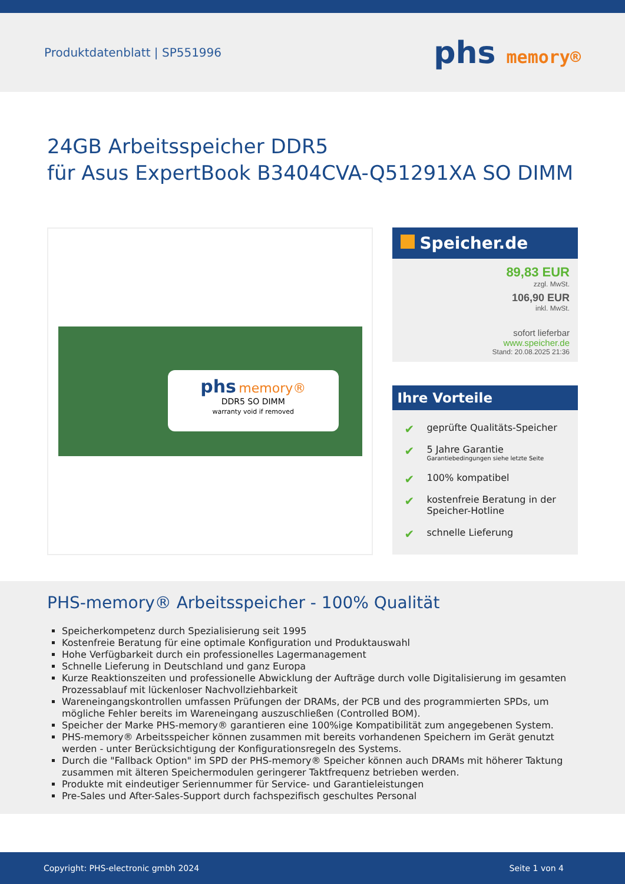Produktdatenblatt | SP551996
phs memory®
24GB Arbeitsspeicher DDR5
für Asus ExpertBook B3404CVA-Q51291XA SO DIMM
phs memory®
DDR5 SO DIMM
warranty void if removed
Speicher.de
89,83 EUR
zzgl. MwSt.
106,90 EUR
inkl. MwSt.
sofort lieferbar
www.speicher.de
Stand: 20.08.2025 21:36
Ihre Vorteile
geprüfte Qualitäts-Speicher
5 Jahre Garantie
Garantiebedingungen siehe letzte Seite
100% kompatibel
kostenfreie Beratung in der Speicher-Hotline
schnelle Lieferung
PHS-memory® Arbeitsspeicher - 100% Qualität
Speicherkompetenz durch Spezialisierung seit 1995
Kostenfreie Beratung für eine optimale Konfiguration und Produktauswahl
Hohe Verfügbarkeit durch ein professionelles Lagermanagement
Schnelle Lieferung in Deutschland und ganz Europa
Kurze Reaktionszeiten und professionelle Abwicklung der Aufträge durch volle Digitalisierung im gesamten Prozessablauf mit lückenloser Nachvollziehbarkeit
Wareneingangskontrollen umfassen Prüfungen der DRAMs, der PCB und des programmierten SPDs, um mögliche Fehler bereits im Wareneingang auszuschließen (Controlled BOM).
Speicher der Marke PHS-memory® garantieren eine 100%ige Kompatibilität zum angegebenen System.
PHS-memory® Arbeitsspeicher können zusammen mit bereits vorhandenen Speichern im Gerät genutzt werden - unter Berücksichtigung der Konfigurationsregeln des Systems.
Durch die "Fallback Option" im SPD der PHS-memory® Speicher können auch DRAMs mit höherer Taktung zusammen mit älteren Speichermodulen geringerer Taktfrequenz betrieben werden.
Produkte mit eindeutiger Seriennummer für Service- und Garantieleistungen
Pre-Sales und After-Sales-Support durch fachspezifisch geschultes Personal
Copyright: PHS-electronic gmbh 2024 Seite 1 von 4